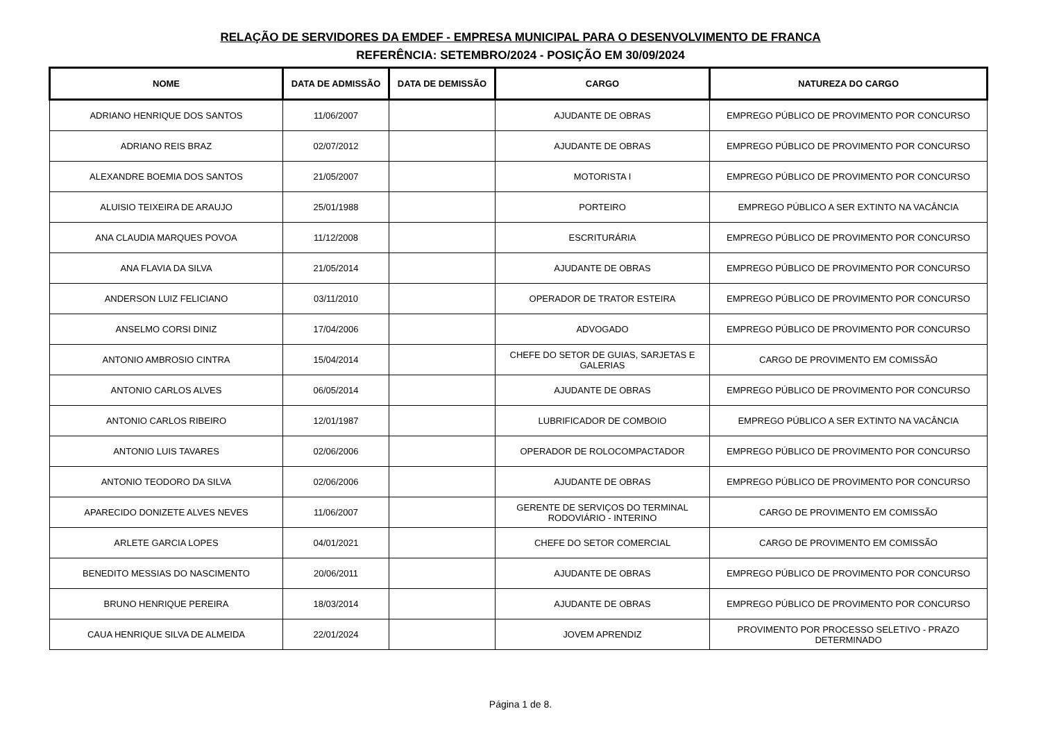RELAÇÃO DE SERVIDORES DA EMDEF - EMPRESA MUNICIPAL PARA O DESENVOLVIMENTO DE FRANCA
REFERÊNCIA: SETEMBRO/2024 - POSIÇÃO EM 30/09/2024
| NOME | DATA DE ADMISSÃO | DATA DE DEMISSÃO | CARGO | NATUREZA DO CARGO |
| --- | --- | --- | --- | --- |
| ADRIANO HENRIQUE DOS SANTOS | 11/06/2007 | | AJUDANTE DE OBRAS | EMPREGO PÚBLICO DE PROVIMENTO POR CONCURSO |
| ADRIANO REIS BRAZ | 02/07/2012 | | AJUDANTE DE OBRAS | EMPREGO PÚBLICO DE PROVIMENTO POR CONCURSO |
| ALEXANDRE BOEMIA DOS SANTOS | 21/05/2007 | | MOTORISTA I | EMPREGO PÚBLICO DE PROVIMENTO POR CONCURSO |
| ALUISIO TEIXEIRA DE ARAUJO | 25/01/1988 | | PORTEIRO | EMPREGO PÚBLICO A SER EXTINTO NA VACÂNCIA |
| ANA CLAUDIA MARQUES POVOA | 11/12/2008 | | ESCRITURÁRIA | EMPREGO PÚBLICO DE PROVIMENTO POR CONCURSO |
| ANA FLAVIA DA SILVA | 21/05/2014 | | AJUDANTE DE OBRAS | EMPREGO PÚBLICO DE PROVIMENTO POR CONCURSO |
| ANDERSON LUIZ FELICIANO | 03/11/2010 | | OPERADOR DE TRATOR ESTEIRA | EMPREGO PÚBLICO DE PROVIMENTO POR CONCURSO |
| ANSELMO CORSI DINIZ | 17/04/2006 | | ADVOGADO | EMPREGO PÚBLICO DE PROVIMENTO POR CONCURSO |
| ANTONIO AMBROSIO CINTRA | 15/04/2014 | | CHEFE DO SETOR DE GUIAS, SARJETAS E GALERIAS | CARGO DE PROVIMENTO EM COMISSÃO |
| ANTONIO CARLOS ALVES | 06/05/2014 | | AJUDANTE DE OBRAS | EMPREGO PÚBLICO DE PROVIMENTO POR CONCURSO |
| ANTONIO CARLOS RIBEIRO | 12/01/1987 | | LUBRIFICADOR DE COMBOIO | EMPREGO PÚBLICO A SER EXTINTO NA VACÂNCIA |
| ANTONIO LUIS TAVARES | 02/06/2006 | | OPERADOR DE ROLOCOMPACTADOR | EMPREGO PÚBLICO DE PROVIMENTO POR CONCURSO |
| ANTONIO TEODORO DA SILVA | 02/06/2006 | | AJUDANTE DE OBRAS | EMPREGO PÚBLICO DE PROVIMENTO POR CONCURSO |
| APARECIDO DONIZETE ALVES NEVES | 11/06/2007 | | GERENTE DE SERVIÇOS DO TERMINAL RODOVIÁRIO - INTERINO | CARGO DE PROVIMENTO EM COMISSÃO |
| ARLETE GARCIA LOPES | 04/01/2021 | | CHEFE DO SETOR COMERCIAL | CARGO DE PROVIMENTO EM COMISSÃO |
| BENEDITO MESSIAS DO NASCIMENTO | 20/06/2011 | | AJUDANTE DE OBRAS | EMPREGO PÚBLICO DE PROVIMENTO POR CONCURSO |
| BRUNO HENRIQUE PEREIRA | 18/03/2014 | | AJUDANTE DE OBRAS | EMPREGO PÚBLICO DE PROVIMENTO POR CONCURSO |
| CAUA HENRIQUE SILVA DE ALMEIDA | 22/01/2024 | | JOVEM APRENDIZ | PROVIMENTO POR PROCESSO SELETIVO - PRAZO DETERMINADO |
Página 1 de 8.